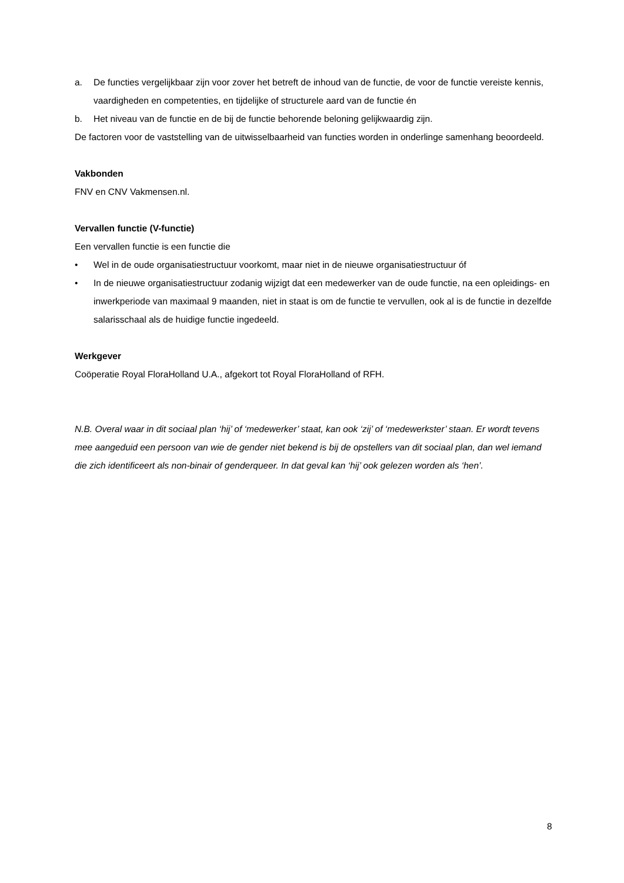a. De functies vergelijkbaar zijn voor zover het betreft de inhoud van de functie, de voor de functie vereiste kennis, vaardigheden en competenties, en tijdelijke of structurele aard van de functie én
b. Het niveau van de functie en de bij de functie behorende beloning gelijkwaardig zijn.
De factoren voor de vaststelling van de uitwisselbaarheid van functies worden in onderlinge samenhang beoordeeld.
Vakbonden
FNV en CNV Vakmensen.nl.
Vervallen functie (V-functie)
Een vervallen functie is een functie die
• Wel in de oude organisatiestructuur voorkomt, maar niet in de nieuwe organisatiestructuur óf
• In de nieuwe organisatiestructuur zodanig wijzigt dat een medewerker van de oude functie, na een opleidings- en inwerkperiode van maximaal 9 maanden, niet in staat is om de functie te vervullen, ook al is de functie in dezelfde salarisschaal als de huidige functie ingedeeld.
Werkgever
Coöperatie Royal FloraHolland U.A., afgekort tot Royal FloraHolland of RFH.
N.B. Overal waar in dit sociaal plan ‘hij’ of ‘medewerker’ staat, kan ook ‘zij’ of ‘medewerkster’ staan. Er wordt tevens mee aangeduid een persoon van wie de gender niet bekend is bij de opstellers van dit sociaal plan, dan wel iemand die zich identificeert als non-binair of genderqueer. In dat geval kan ‘hij’ ook gelezen worden als ‘hen’.
8